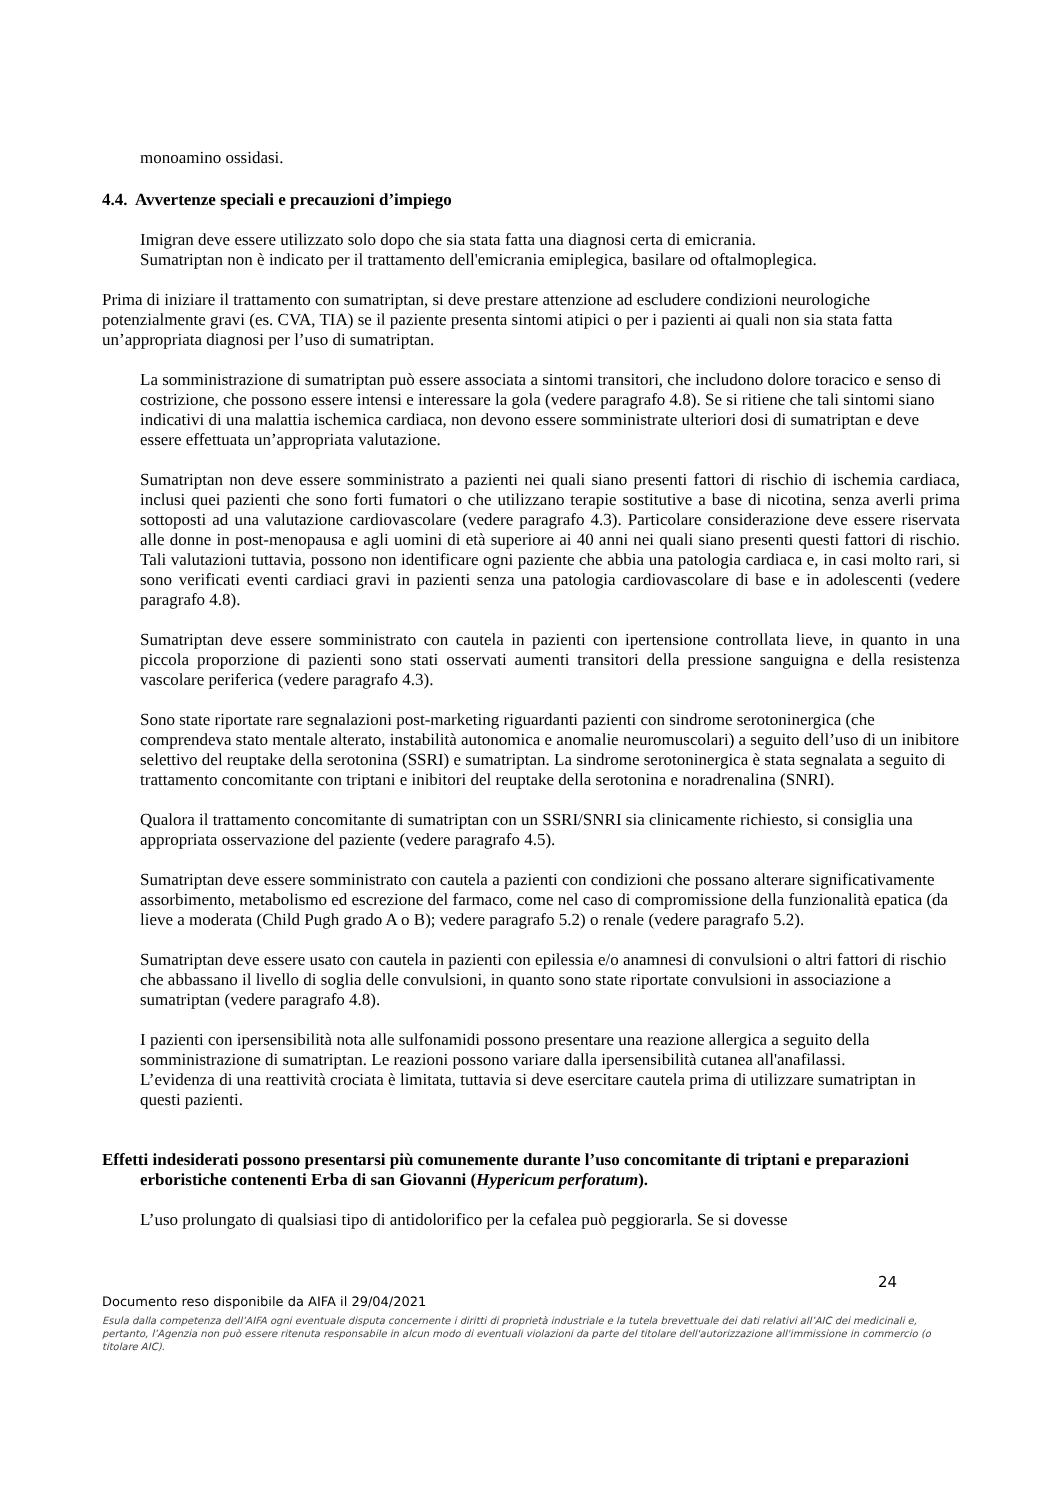monoamino ossidasi.
4.4. Avvertenze speciali e precauzioni d’impiego
Imigran deve essere utilizzato solo dopo che sia stata fatta una diagnosi certa di emicrania.
Sumatriptan non è indicato per il trattamento dell'emicrania emiplegica, basilare od oftalmoplegica.
Prima di iniziare il trattamento con sumatriptan, si deve prestare attenzione ad escludere condizioni neurologiche potenzialmente gravi (es. CVA, TIA) se il paziente presenta sintomi atipici o per i pazienti ai quali non sia stata fatta un’appropriata diagnosi per l’uso di sumatriptan.
La somministrazione di sumatriptan può essere associata a sintomi transitori, che includono dolore toracico e senso di costrizione, che possono essere intensi e interessare la gola (vedere paragrafo 4.8). Se si ritiene che tali sintomi siano indicativi di una malattia ischemica cardiaca, non devono essere somministrate ulteriori dosi di sumatriptan e deve essere effettuata un’appropriata valutazione.
Sumatriptan non deve essere somministrato a pazienti nei quali siano presenti fattori di rischio di ischemia cardiaca, inclusi quei pazienti che sono forti fumatori o che utilizzano terapie sostitutive a base di nicotina, senza averli prima sottoposti ad una valutazione cardiovascolare (vedere paragrafo 4.3). Particolare considerazione deve essere riservata alle donne in post-menopausa e agli uomini di età superiore ai 40 anni nei quali siano presenti questi fattori di rischio. Tali valutazioni tuttavia, possono non identificare ogni paziente che abbia una patologia cardiaca e, in casi molto rari, si sono verificati eventi cardiaci gravi in pazienti senza una patologia cardiovascolare di base e in adolescenti (vedere paragrafo 4.8).
Sumatriptan deve essere somministrato con cautela in pazienti con ipertensione controllata lieve, in quanto in una piccola proporzione di pazienti sono stati osservati aumenti transitori della pressione sanguigna e della resistenza vascolare periferica (vedere paragrafo 4.3).
Sono state riportate rare segnalazioni post-marketing riguardanti pazienti con sindrome serotoninergica (che comprendeva stato mentale alterato, instabilità autonomica e anomalie neuromuscolari) a seguito dell’uso di un inibitore selettivo del reuptake della serotonina (SSRI) e sumatriptan. La sindrome serotoninergica è stata segnalata a seguito di trattamento concomitante con triptani e inibitori del reuptake della serotonina e noradrenalina (SNRI).
Qualora il trattamento concomitante di sumatriptan con un SSRI/SNRI sia clinicamente richiesto, si consiglia una appropriata osservazione del paziente (vedere paragrafo 4.5).
Sumatriptan deve essere somministrato con cautela a pazienti con condizioni che possano alterare significativamente assorbimento, metabolismo ed escrezione del farmaco, come nel caso di compromissione della funzionalità epatica (da lieve a moderata (Child Pugh grado A o B); vedere paragrafo 5.2) o renale (vedere paragrafo 5.2).
Sumatriptan deve essere usato con cautela in pazienti con epilessia e/o anamnesi di convulsioni o altri fattori di rischio che abbassano il livello di soglia delle convulsioni, in quanto sono state riportate convulsioni in associazione a sumatriptan (vedere paragrafo 4.8).
I pazienti con ipersensibilità nota alle sulfonamidi possono presentare una reazione allergica a seguito della somministrazione di sumatriptan. Le reazioni possono variare dalla ipersensibilità cutanea all'anafilassi.
L’evidenza di una reattività crociata è limitata, tuttavia si deve esercitare cautela prima di utilizzare sumatriptan in questi pazienti.
Effetti indesiderati possono presentarsi più comunemente durante l’uso concomitante di triptani e preparazioni erboristiche contenenti Erba di san Giovanni (Hypericum perforatum).
L’uso prolungato di qualsiasi tipo di antidolorifico per la cefalea può peggiorarla. Se si dovesse
24
Documento reso disponibile da AIFA il 29/04/2021
Esula dalla competenza dell’AIFA ogni eventuale disputa concernente i diritti di proprietà industriale e la tutela brevettuale dei dati relativi all’AIC dei medicinali e, pertanto, l’Agenzia non può essere ritenuta responsabile in alcun modo di eventuali violazioni da parte del titolare dell'autorizzazione all'immissione in commercio (o titolare AIC).